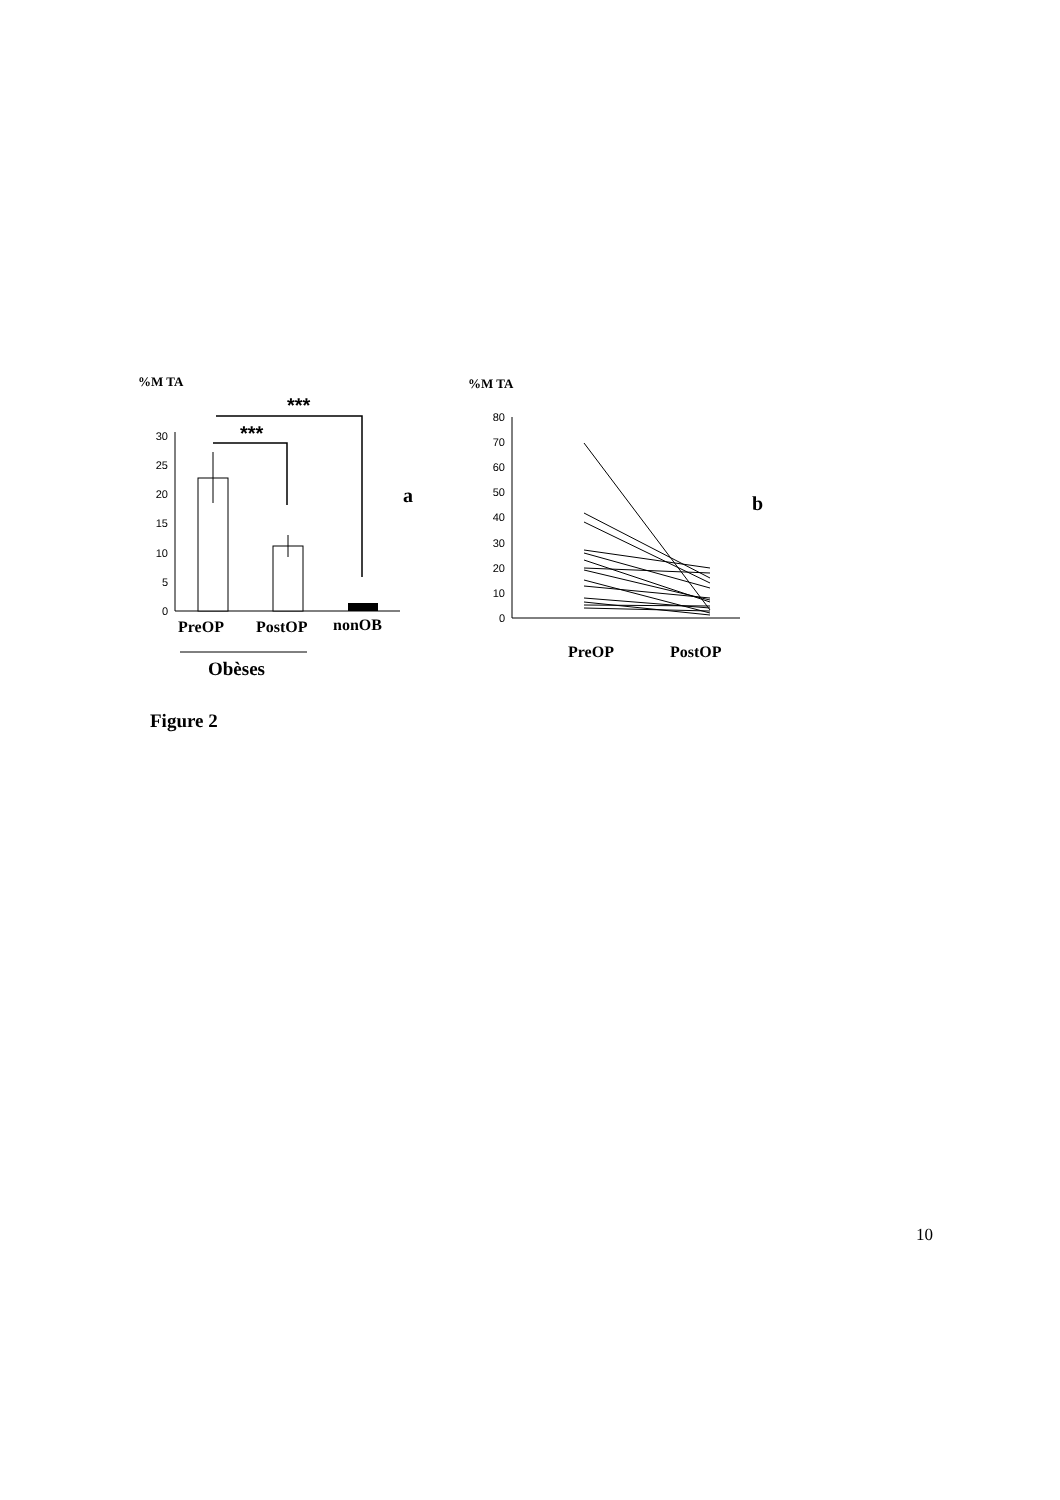%M TA
0
5
10
15
20
25
30
***
***
PreOP
PostOP
nonOB
a
Obèses
%M TA
0
10
20
30
40
50
60
70
80
PreOP
PostOP
b
Figure 2
10